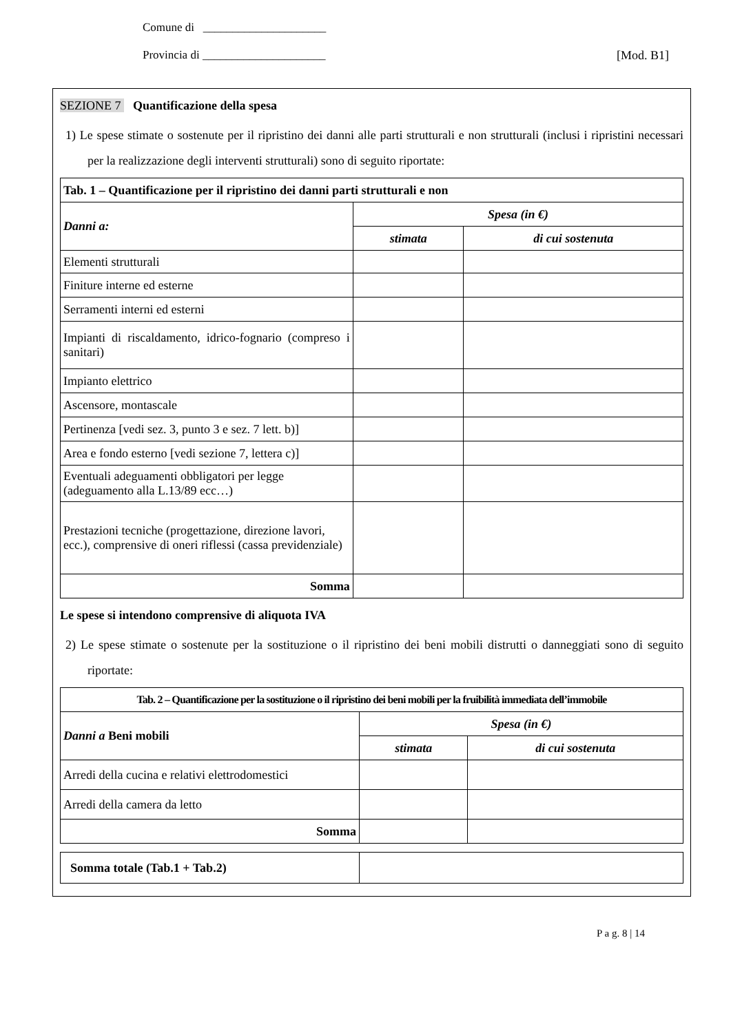Comune di _____________________
Provincia di _____________________ [Mod. B1]
SEZIONE 7 Quantificazione della spesa
1) Le spese stimate o sostenute per il ripristino dei danni alle parti strutturali e non strutturali (inclusi i ripristini necessari per la realizzazione degli interventi strutturali) sono di seguito riportate:
| Tab. 1 – Quantificazione per il ripristino dei danni parti strutturali e non | | |
| --- | --- | --- |
| Danni a: | Spesa (in €) | |
| | stimata | di cui sostenuta |
| Elementi strutturali | | |
| Finiture interne ed esterne | | |
| Serramenti interni ed esterni | | |
| Impianti di riscaldamento, idrico-fognario (compreso i sanitari) | | |
| Impianto elettrico | | |
| Ascensore, montascale | | |
| Pertinenza [vedi sez. 3, punto 3 e sez. 7 lett. b)] | | |
| Area e fondo esterno [vedi sezione 7, lettera c)] | | |
| Eventuali adeguamenti obbligatori per legge (adeguamento alla L.13/89 ecc…) | | |
| Prestazioni tecniche (progettazione, direzione lavori, ecc.), comprensive di oneri riflessi (cassa previdenziale) | | |
| Somma | | |
Le spese si intendono comprensive di aliquota IVA
2) Le spese stimate o sostenute per la sostituzione o il ripristino dei beni mobili distrutti o danneggiati sono di seguito riportate:
| Tab. 2 – Quantificazione per la sostituzione o il ripristino dei beni mobili per la fruibilità immediata dell’immobile | | |
| --- | --- | --- |
| Danni a Beni mobili | Spesa (in €) | |
| | stimata | di cui sostenuta |
| Arredi della cucina e relativi elettrodomestici | | |
| Arredi della camera da letto | | |
| Somma | | |
| Somma totale (Tab.1 + Tab.2) | |
P a g. 8 | 14